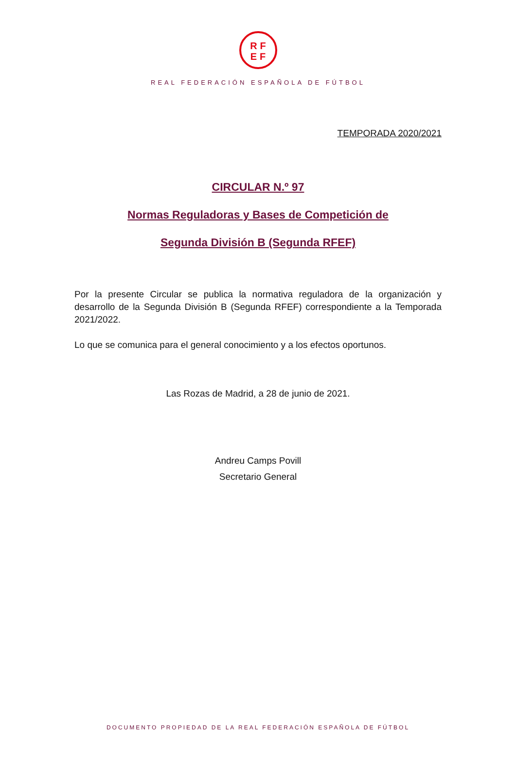RF
EF
REAL FEDERACIÓN ESPAÑOLA DE FÚTBOL
TEMPORADA 2020/2021
CIRCULAR N.º 97
Normas Reguladoras y Bases de Competición de
Segunda División B (Segunda RFEF)
Por la presente Circular se publica la normativa reguladora de la organización y desarrollo de la Segunda División B (Segunda RFEF) correspondiente a la Temporada 2021/2022.
Lo que se comunica para el general conocimiento y a los efectos oportunos.
Las Rozas de Madrid, a 28 de junio de 2021.
Andreu Camps Povill
Secretario General
DOCUMENTO PROPIEDAD DE LA REAL FEDERACIÓN ESPAÑOLA DE FÚTBOL